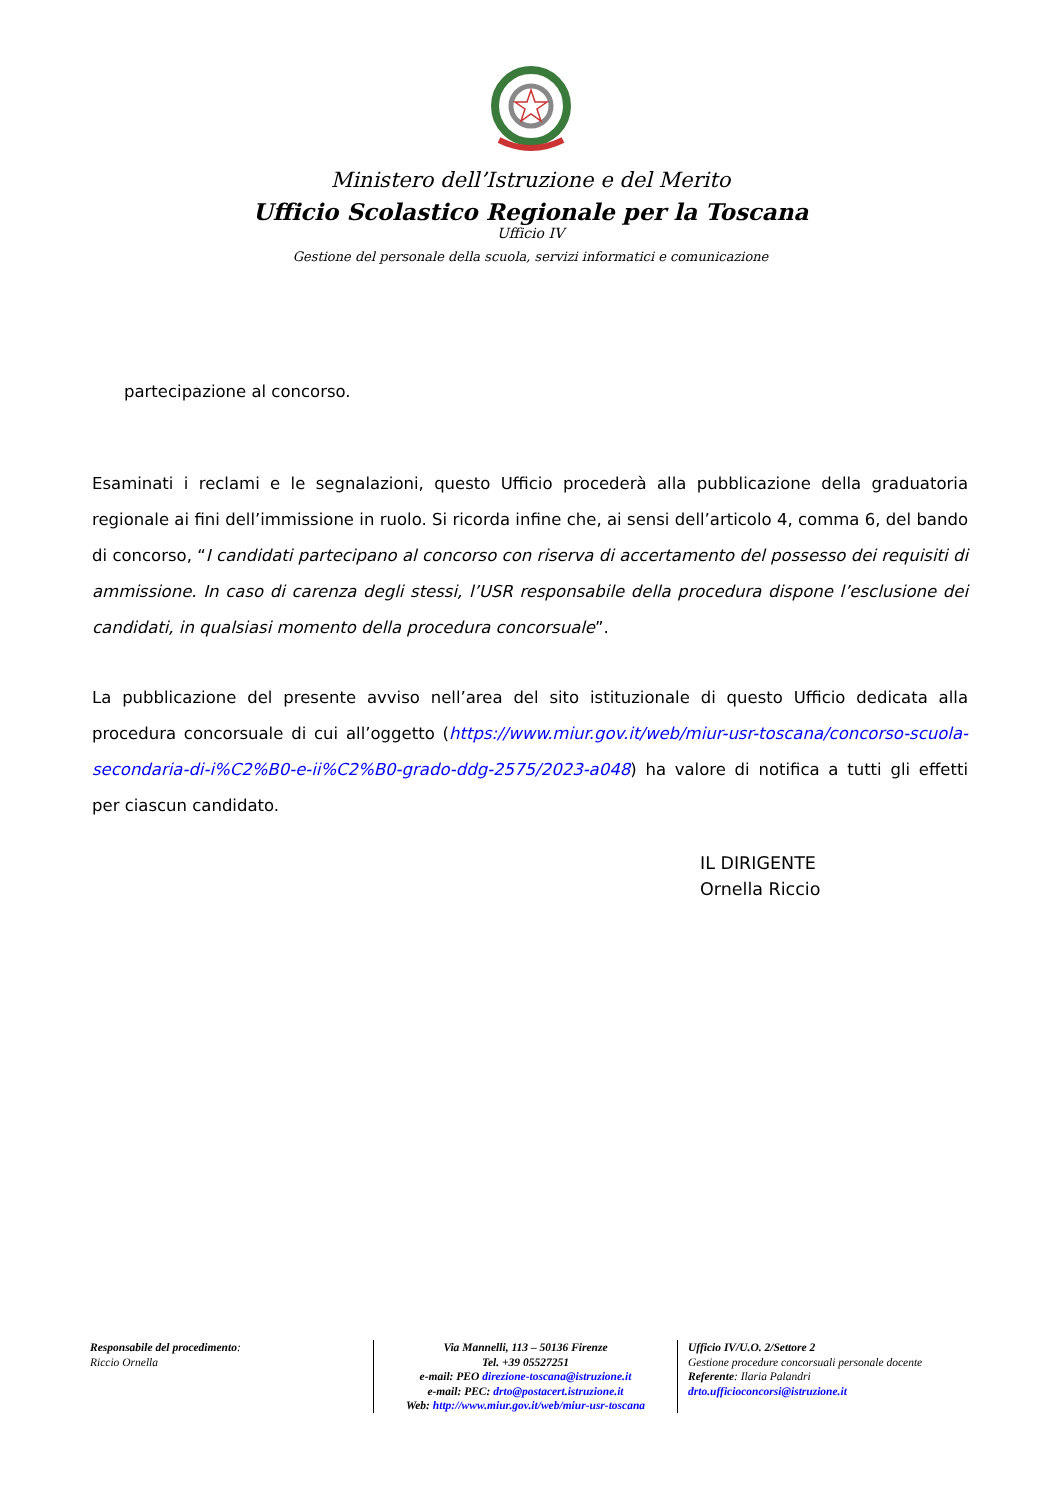Ministero dell’Istruzione e del Merito
Ufficio Scolastico Regionale per la Toscana
Ufficio IV
Gestione del personale della scuola, servizi informatici e comunicazione
partecipazione al concorso.
Esaminati i reclami e le segnalazioni, questo Ufficio procederà alla pubblicazione della graduatoria regionale ai fini dell’immissione in ruolo. Si ricorda infine che, ai sensi dell’articolo 4, comma 6, del bando di concorso, “I candidati partecipano al concorso con riserva di accertamento del possesso dei requisiti di ammissione. In caso di carenza degli stessi, l’USR responsabile della procedura dispone l’esclusione dei candidati, in qualsiasi momento della procedura concorsuale”.
La pubblicazione del presente avviso nell’area del sito istituzionale di questo Ufficio dedicata alla procedura concorsuale di cui all’oggetto (https://www.miur.gov.it/web/miur-usr-toscana/concorso-scuola-secondaria-di-i%C2%B0-e-ii%C2%B0-grado-ddg-2575/2023-a048) ha valore di notifica a tutti gli effetti per ciascun candidato.
IL DIRIGENTE
Ornella Riccio
Responsabile del procedimento:
Riccio Ornella
Via Mannelli, 113 – 50136 Firenze
Tel. +39 05527251
e-mail: PEO direzione-toscana@istruzione.it
e-mail: PEC: drto@postacert.istruzione.it
Web: http://www.miur.gov.it/web/miur-usr-toscana
Ufficio IV/U.O. 2/Settore 2
Gestione procedure concorsuali personale docente
Referente: Ilaria Palandri
drto.ufficioconcorsi@istruzione.it